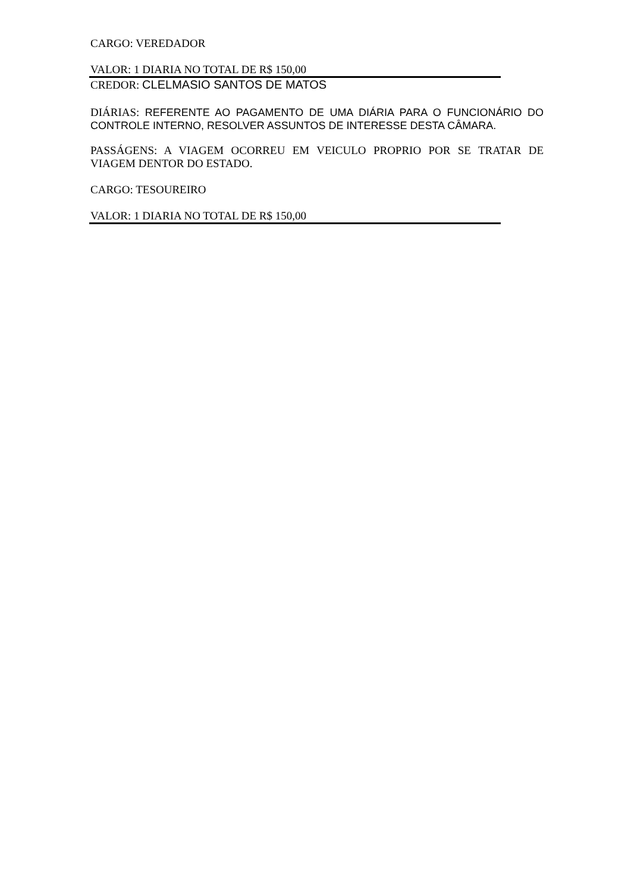CARGO: VEREDADOR
VALOR: 1 DIARIA NO TOTAL DE R$ 150,00
CREDOR: CLELMASIO SANTOS DE MATOS
DIÁRIAS: REFERENTE AO PAGAMENTO DE UMA DIÁRIA PARA O FUNCIONÁRIO DO CONTROLE INTERNO, RESOLVER ASSUNTOS DE INTERESSE DESTA CÂMARA.
PASSÁGENS: A VIAGEM OCORREU EM VEICULO PROPRIO POR SE TRATAR DE VIAGEM DENTOR DO ESTADO.
CARGO: TESOUREIRO
VALOR: 1 DIARIA NO TOTAL DE R$ 150,00